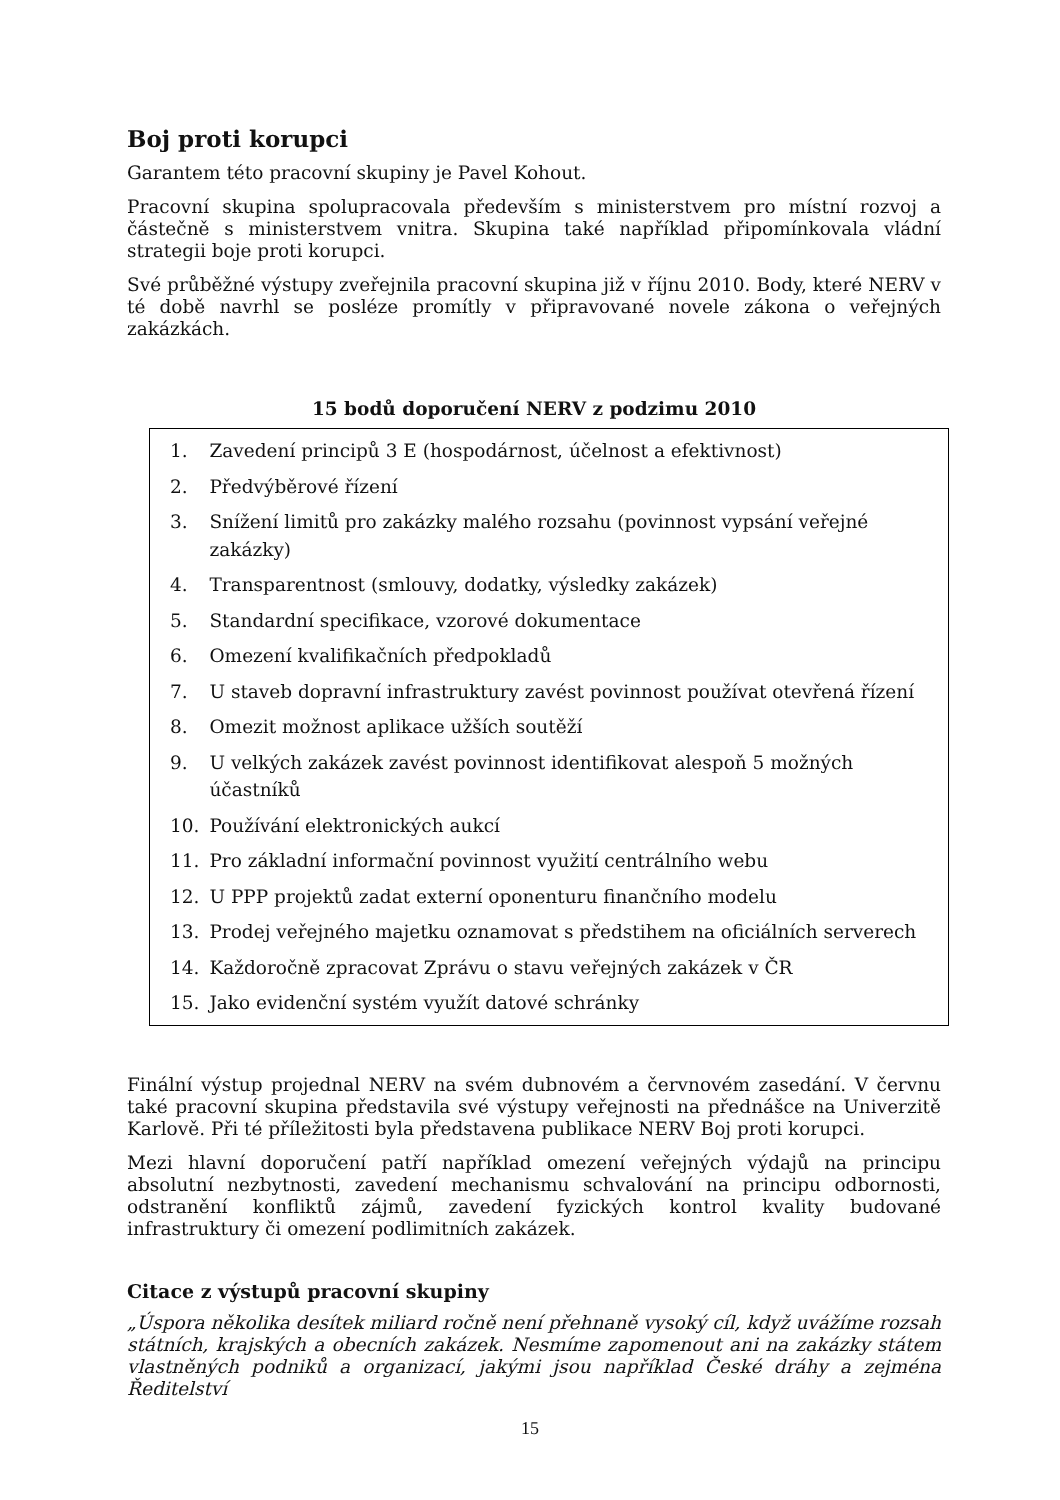Boj proti korupci
Garantem této pracovní skupiny je Pavel Kohout.
Pracovní skupina spolupracovala především s ministerstvem pro místní rozvoj a částečně s ministerstvem vnitra. Skupina také například připomínkovala vládní strategii boje proti korupci.
Své průběžné výstupy zveřejnila pracovní skupina již v říjnu 2010. Body, které NERV v té době navrhl se posléze promítly v připravované novele zákona o veřejných zakázkách.
15 bodů doporučení NERV z podzimu 2010
| / 1. / Zavedení principů 3 E (hospodárnost, účelnost a efektivnost) / / 2. / Předvýběrové řízení / / 3. / Snížení limitů pro zakázky malého rozsahu (povinnost vypsání veřejné zakázky) / / 4. / Transparentnost (smlouvy, dodatky, výsledky zakázek) / / 5. / Standardní specifikace, vzorové dokumentace / / 6. / Omezení kvalifikačních předpokladů / / 7. / U staveb dopravní infrastruktury zavést povinnost používat otevřená řízení / / 8. / Omezit možnost aplikace užších soutěží / / 9. / U velkých zakázek zavést povinnost identifikovat alespoň 5 možných účastníků / / 10. / Používání elektronických aukcí / / 11. / Pro základní informační povinnost využití centrálního webu / / 12. / U PPP projektů zadat externí oponenturu finančního modelu / / 13. / Prodej veřejného majetku oznamovat s předstihem na oficiálních serverech / / 14. / Každoročně zpracovat Zprávu o stavu veřejných zakázek v ČR / / 15. / Jako evidenční systém využít datové schránky / |
Finální výstup projednal NERV na svém dubnovém a červnovém zasedání. V červnu také pracovní skupina představila své výstupy veřejnosti na přednášce na Univerzitě Karlově. Při té příležitosti byla představena publikace NERV Boj proti korupci.
Mezi hlavní doporučení patří například omezení veřejných výdajů na principu absolutní nezbytnosti, zavedení mechanismu schvalování na principu odbornosti, odstranění konfliktů zájmů, zavedení fyzických kontrol kvality budované infrastruktury či omezení podlimitních zakázek.
Citace z výstupů pracovní skupiny
„Úspora několika desítek miliard ročně není přehnaně vysoký cíl, když uvážíme rozsah státních, krajských a obecních zakázek. Nesmíme zapomenout ani na zakázky státem vlastněných podniků a organizací, jakými jsou například České dráhy a zejména Ředitelství
15